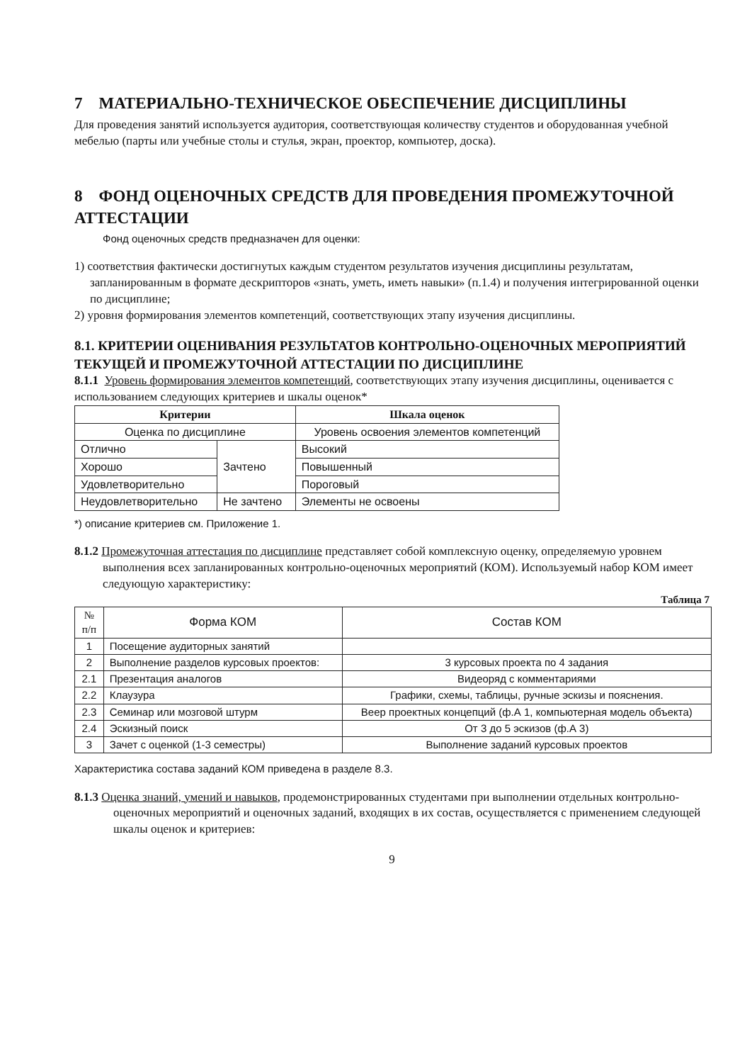7 МАТЕРИАЛЬНО-ТЕХНИЧЕСКОЕ ОБЕСПЕЧЕНИЕ ДИСЦИПЛИНЫ
Для проведения занятий используется аудитория, соответствующая количеству студентов и оборудованная учебной мебелью (парты или учебные столы и стулья, экран, проектор, компьютер, доска).
8 ФОНД ОЦЕНОЧНЫХ СРЕДСТВ ДЛЯ ПРОВЕДЕНИЯ ПРОМЕЖУТОЧНОЙ АТТЕСТАЦИИ
Фонд оценочных средств предназначен для оценки:
1) соответствия фактически достигнутых каждым студентом результатов изучения дисциплины результатам, запланированным в формате дескрипторов «знать, уметь, иметь навыки» (п.1.4) и получения интегрированной оценки по дисциплине;
2) уровня формирования элементов компетенций, соответствующих этапу изучения дисциплины.
8.1. КРИТЕРИИ ОЦЕНИВАНИЯ РЕЗУЛЬТАТОВ КОНТРОЛЬНО-ОЦЕНОЧНЫХ МЕРОПРИЯТИЙ ТЕКУЩЕЙ И ПРОМЕЖУТОЧНОЙ АТТЕСТАЦИИ ПО ДИСЦИПЛИНЕ
8.1.1 Уровень формирования элементов компетенций, соответствующих этапу изучения дисциплины, оценивается с использованием следующих критериев и шкалы оценок*
| Критерии | | Шкала оценок |
| --- | --- | --- |
| Оценка по дисциплине | | Уровень освоения элементов компетенций |
| Отлично | Зачтено | Высокий |
| Хорошо | | Повышенный |
| Удовлетворительно | | Пороговый |
| Неудовлетворительно | Не зачтено | Элементы не освоены |
*) описание критериев см. Приложение 1.
8.1.2 Промежуточная аттестация по дисциплине представляет собой комплексную оценку, определяемую уровнем выполнения всех запланированных контрольно-оценочных мероприятий (КОМ). Используемый набор КОМ имеет следующую характеристику:
Таблица 7
| № п/п | Форма КОМ | Состав КОМ |
| 1 | Посещение аудиторных занятий | |
| 2 | Выполнение разделов курсовых проектов: | 3 курсовых проекта по 4 задания |
| 2.1 | Презентация аналогов | Видеоряд с комментариями |
| 2.2 | Клаузура | Графики, схемы, таблицы, ручные эскизы и пояснения. |
| 2.3 | Семинар или мозговой штурм | Веер проектных концепций (ф.А 1, компьютерная модель объекта) |
| 2.4 | Эскизный поиск | От 3 до 5 эскизов (ф.А 3) |
| 3 | Зачет с оценкой (1-3 семестры) | Выполнение заданий курсовых проектов |
Характеристика состава заданий КОМ приведена в разделе 8.3.
8.1.3 Оценка знаний, умений и навыков, продемонстрированных студентами при выполнении отдельных контрольно-оценочных мероприятий и оценочных заданий, входящих в их состав, осуществляется с применением следующей шкалы оценок и критериев:
9